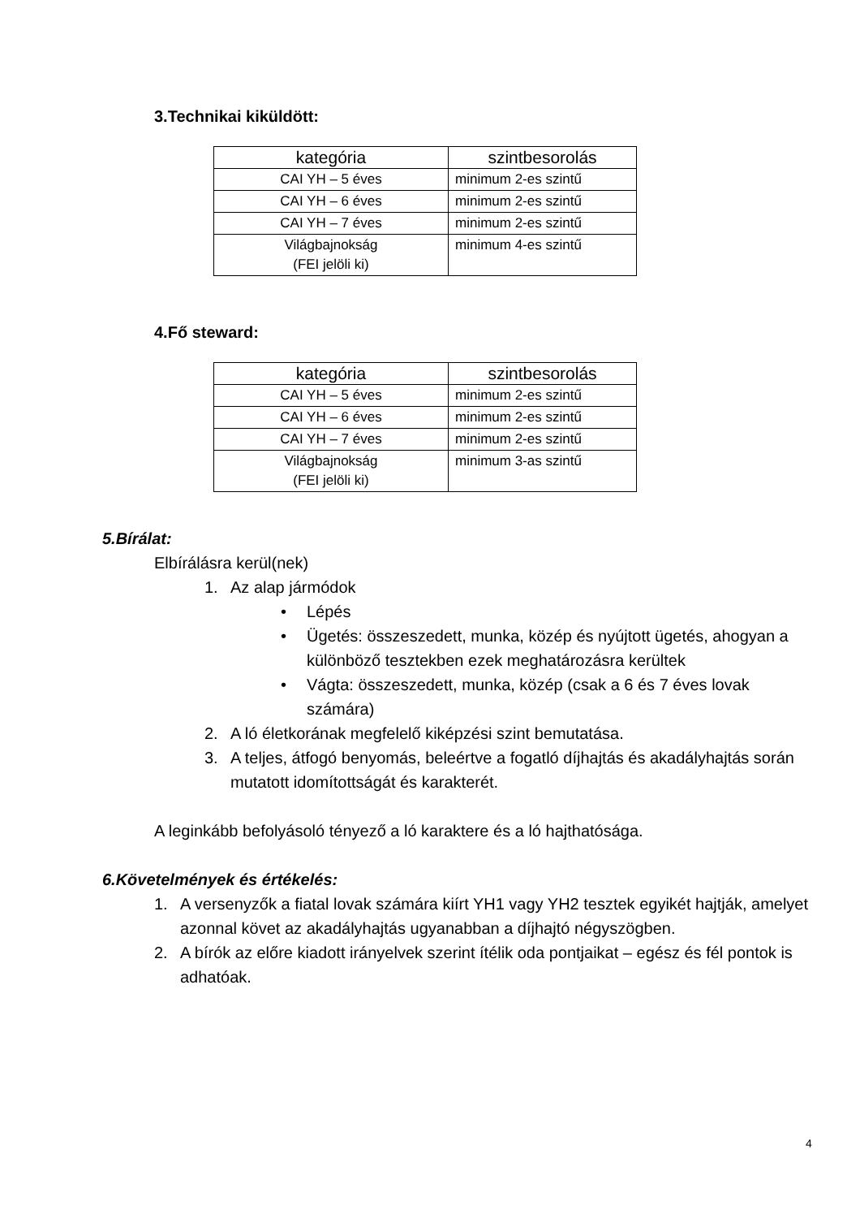3.Technikai kiküldött:
| kategória | szintbesorolás |
| --- | --- |
| CAI YH – 5 éves | minimum 2-es szintű |
| CAI YH – 6 éves | minimum 2-es szintű |
| CAI YH – 7 éves | minimum 2-es szintű |
| Világbajnokság (FEI jelöli ki) | minimum 4-es szintű |
4.Fő steward:
| kategória | szintbesorolás |
| --- | --- |
| CAI YH – 5 éves | minimum 2-es szintű |
| CAI YH – 6 éves | minimum 2-es szintű |
| CAI YH – 7 éves | minimum 2-es szintű |
| Világbajnokság (FEI jelöli ki) | minimum 3-as szintű |
5.Bírálat:
Elbírálásra kerül(nek)
1. Az alap jármódok
• Lépés
• Ügetés: összeszedett, munka, közép és nyújtott ügetés, ahogyan a különböző tesztekben ezek meghatározásra kerültek
• Vágta: összeszedett, munka, közép (csak a 6 és 7 éves lovak számára)
2. A ló életkorának megfelelő kiképzési szint bemutatása.
3. A teljes, átfogó benyomás, beleértve a fogatló díjhajtás és akadályhajtás során mutatott idomítottságát és karakterét.
A leginkább befolyásoló tényező a ló karaktere és a ló hajthatósága.
6.Követelmények és értékelés:
1. A versenyzők a fiatal lovak számára kiírt YH1 vagy YH2 tesztek egyikét hajtják, amelyet azonnal követ az akadályhajtás ugyanabban a díjhajtó négyszögben.
2. A bírók az előre kiadott irányelvek szerint ítélik oda pontjaikat – egész és fél pontok is adhatóak.
4